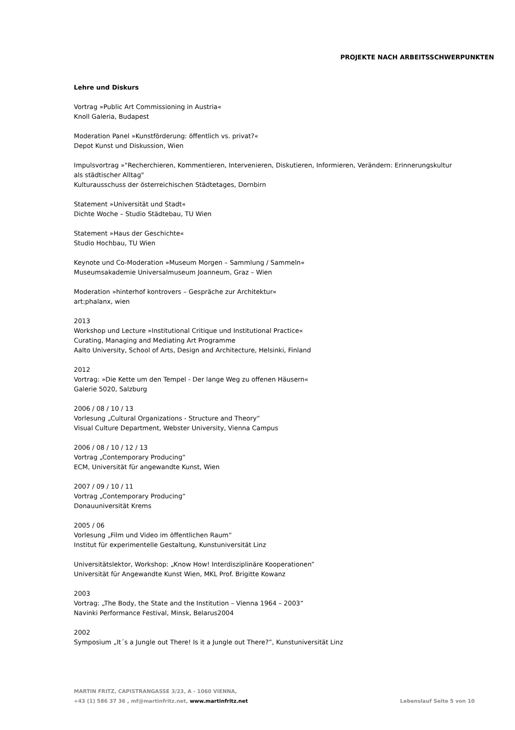PROJEKTE NACH ARBEITSSCHWERPUNKTEN
Lehre und Diskurs
Vortrag »Public Art Commissioning in Austria«
Knoll Galeria, Budapest
Moderation Panel »Kunstförderung: öffentlich vs. privat?«
Depot Kunst und Diskussion, Wien
Impulsvortrag »"Recherchieren, Kommentieren, Intervenieren, Diskutieren, Informieren, Verändern: Erinnerungskultur als städtischer Alltag"
Kulturausschuss der österreichischen Städtetages, Dornbirn
Statement »Universität und Stadt«
Dichte Woche – Studio Städtebau, TU Wien
Statement »Haus der Geschichte«
Studio Hochbau, TU Wien
Keynote und Co-Moderation »Museum Morgen – Sammlung / Sammeln«
Museumsakademie Universalmuseum Joanneum, Graz – Wien
Moderation »hinterhof kontrovers – Gespräche zur Architektur«
art:phalanx, wien
2013
Workshop und Lecture »Institutional Critique und Institutional Practice«
Curating, Managing and Mediating Art Programme
Aalto University, School of Arts, Design and Architecture, Helsinki, Finland
2012
Vortrag: »Die Kette um den Tempel - Der lange Weg zu offenen Häusern«
Galerie 5020, Salzburg
2006 / 08 / 10 / 13
Vorlesung „Cultural Organizations - Structure and Theory“
Visual Culture Department, Webster University, Vienna Campus
2006 / 08 / 10 / 12 / 13
Vortrag „Contemporary Producing“
ECM, Universität für angewandte Kunst, Wien
2007 / 09 / 10 / 11
Vortrag „Contemporary Producing“
Donauuniversität Krems
2005 / 06
Vorlesung „Film und Video im öffentlichen Raum“
Institut für experimentelle Gestaltung, Kunstuniversität Linz
Universitätslektor, Workshop: „Know How! Interdisziplinäre Kooperationen”
Universität für Angewandte Kunst Wien, MKL Prof. Brigitte Kowanz
2003
Vortrag: „The Body, the State and the Institution – Vienna 1964 – 2003“
Navinki Performance Festival, Minsk, Belarus2004
2002
Symposium „It´s a Jungle out There! Is it a Jungle out There?”, Kunstuniversität Linz
MARTIN FRITZ, CAPISTRANGASSE 3/23, A - 1060 VIENNA,
+43 (1) 586 37 36 , mf@martinfritz.net, www.martinfritz.net
Lebenslauf Seite 5 von 10